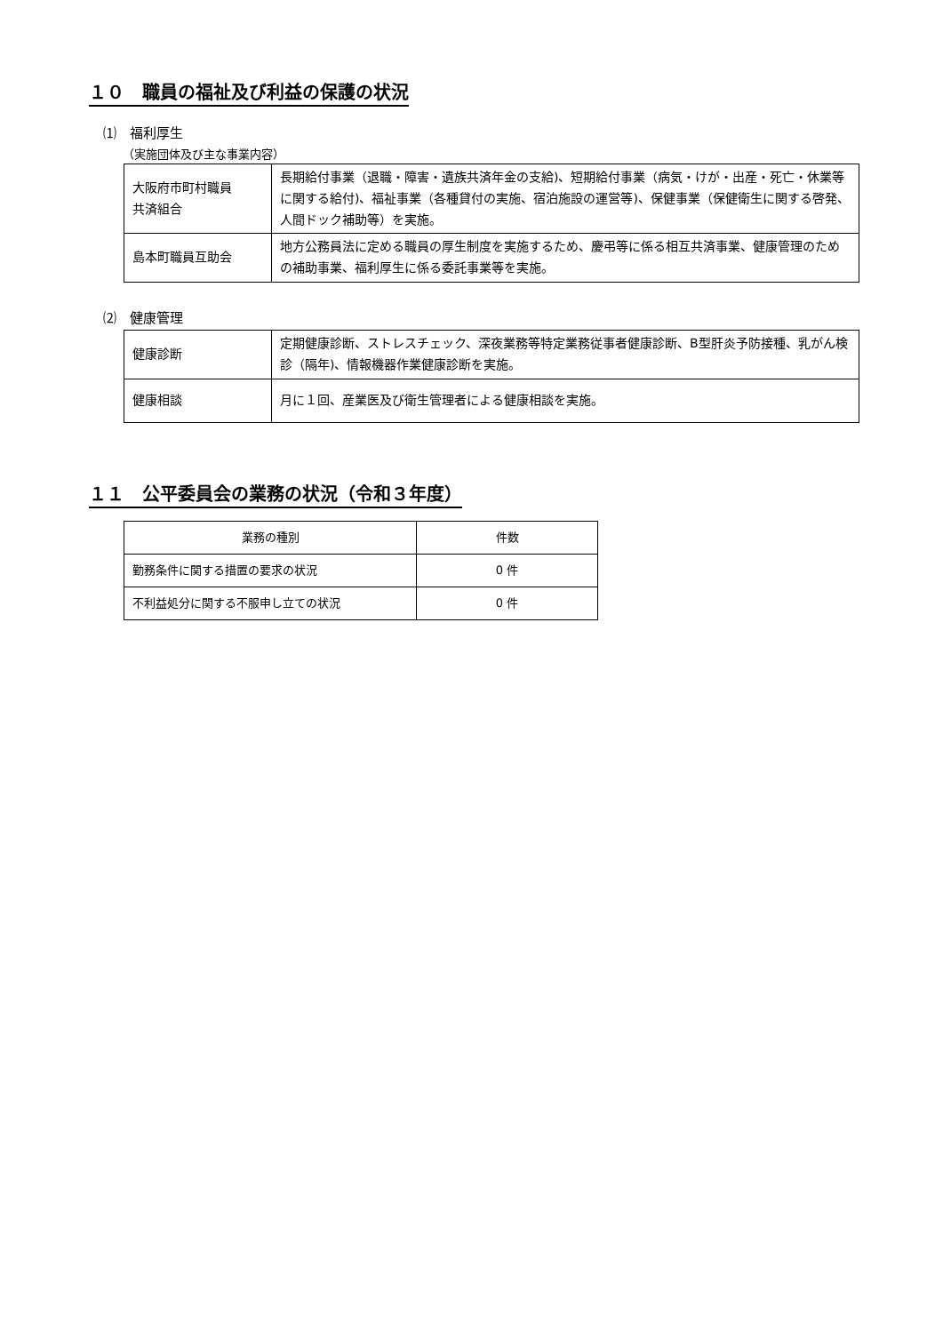１０　職員の福祉及び利益の保護の状況
⑴　福利厚生
（実施団体及び主な事業内容）
| 大阪府市町村職員 共済組合 | 長期給付事業（退職・障害・遺族共済年金の支給)、短期給付事業（病気・けが・出産・死亡・休業等に関する給付)、福祉事業（各種貸付の実施、宿泊施設の運営等)、保健事業（保健衛生に関する啓発、人間ドック補助等）を実施。 |
| 島本町職員互助会 | 地方公務員法に定める職員の厚生制度を実施するため、慶弔等に係る相互共済事業、健康管理のための補助事業、福利厚生に係る委託事業等を実施。 |
⑵　健康管理
| 健康診断 | 定期健康診断、ストレスチェック、深夜業務等特定業務従事者健康診断、B型肝炎予防接種、乳がん検診（隔年)、情報機器作業健康診断を実施。 |
| 健康相談 | 月に１回、産業医及び衛生管理者による健康相談を実施。 |
１１　公平委員会の業務の状況（令和３年度）
| 業務の種別 | 件数 |
| --- | --- |
| 勤務条件に関する措置の要求の状況 | 0 件 |
| 不利益処分に関する不服申し立ての状況 | 0 件 |